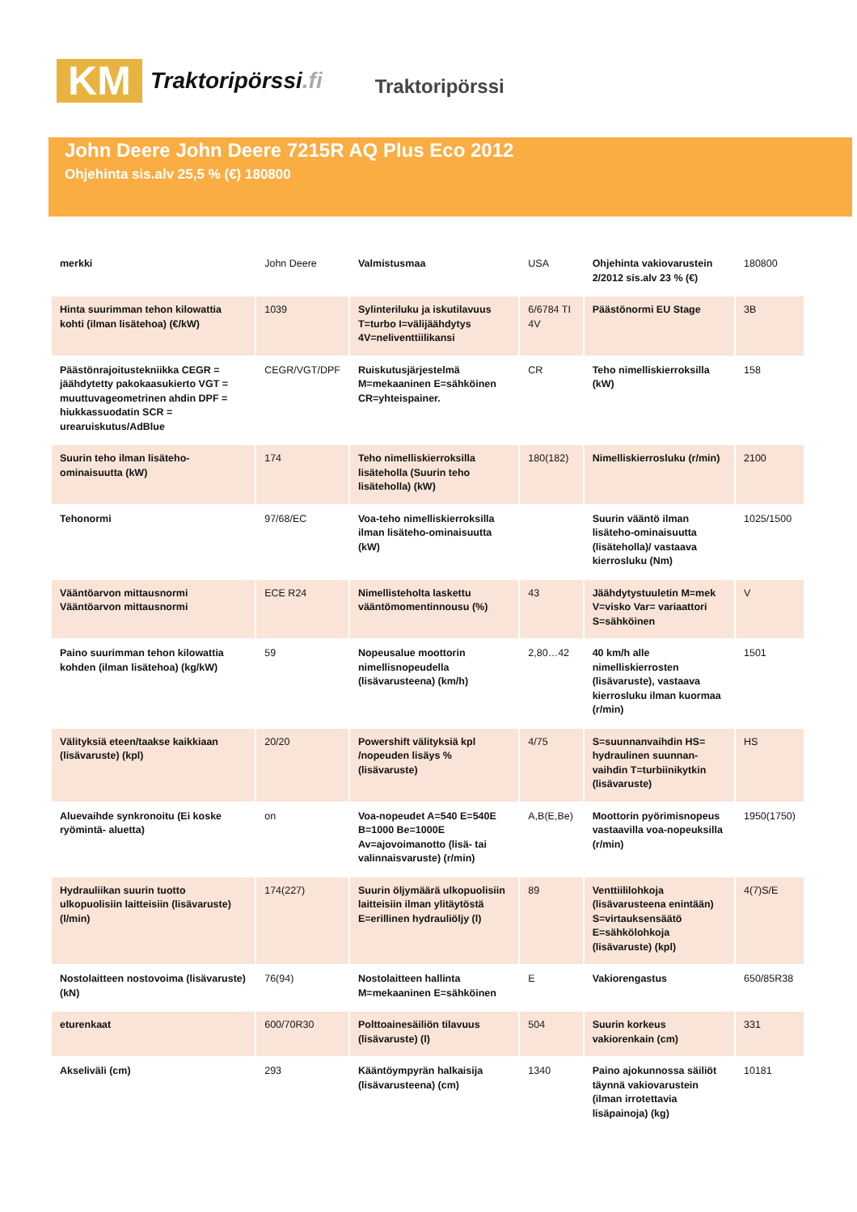KM
Traktoripörssi.fi
Traktoripörssi
John Deere John Deere 7215R AQ Plus Eco 2012
Ohjehinta sis.alv 25,5 % (€) 180800
| merkki | John Deere | Valmistusmaa | USA | Ohjehinta vakiovarustein 2/2012 sis.alv 23 % (€) | 180800 |
| Hinta suurimman tehon kilowattia kohti (ilman lisätehoa) (€/kW) | 1039 | Sylinteriluku ja iskutilavuus T=turbo I=välijäähdytys 4V=neliventtiilikansi | 6/6784 TI 4V | Päästönormi EU Stage | 3B |
| Päästönrajoitustekniikka CEGR = jäähdytetty pakokaasukierto VGT = muuttuvageometrinen ahdin DPF = hiukkassuodatin SCR = urearuiskutus/AdBlue | CEGR/VGT/DPF | Ruiskutusjärjestelmä M=mekaaninen E=sähköinen CR=yhteispainer. | CR | Teho nimelliskierroksilla (kW) | 158 |
| Suurin teho ilman lisäteho-ominaisuutta (kW) | 174 | Teho nimelliskierroksilla lisäteholla (Suurin teho lisäteholla) (kW) | 180(182) | Nimelliskierrosluku (r/min) | 2100 |
| Tehonormi | 97/68/EC | Voa-teho nimelliskierroksilla ilman lisäteho-ominaisuutta (kW) | | Suurin vääntö ilman lisäteho-ominaisuutta (lisäteholla)/ vastaava kierrosluku (Nm) | 1025/1500 |
| Vääntöarvon mittausnormi Vääntöarvon mittausnormi | ECE R24 | Nimellisteholta laskettu vääntömomentinnousu (%) | 43 | Jäähdytystuuletin M=mek V=visko Var= variaattori S=sähköinen | V |
| Paino suurimman tehon kilowattia kohden (ilman lisätehoa) (kg/kW) | 59 | Nopeusalue moottorin nimellisnopeudella (lisävarusteena) (km/h) | 2,80…42 | 40 km/h alle nimelliskierrosten (lisävaruste), vastaava kierrosluku ilman kuormaa (r/min) | 1501 |
| Välityksiä eteen/taakse kaikkiaan (lisävaruste) (kpl) | 20/20 | Powershift välityksiä kpl /nopeuden lisäys % (lisävaruste) | 4/75 | S=suunnanvaihdin HS= hydraulinen suunnan-vaihdin T=turbiinikytkin (lisävaruste) | HS |
| Aluevaihde synkronoitu (Ei koske ryömintä- aluetta) | on | Voa-nopeudet A=540 E=540E B=1000 Be=1000E Av=ajovoimanotto (lisä- tai valinnaisvaruste) (r/min) | A,B(E,Be) | Moottorin pyörimisnopeus vastaavilla voa-nopeuksilla (r/min) | 1950(1750) |
| Hydrauliikan suurin tuotto ulkopuolisiin laitteisiin (lisävaruste) (l/min) | 174(227) | Suurin öljymäärä ulkopuolisiin laitteisiin ilman ylitäytöstä E=erillinen hydrauliöljy (l) | 89 | Venttiililohkoja (lisävarusteena enintään) S=virtauksensäätö E=sähkölohkoja (lisävaruste) (kpl) | 4(7)S/E |
| Nostolaitteen nostovoima (lisävaruste) (kN) | 76(94) | Nostolaitteen hallinta M=mekaaninen E=sähköinen | E | Vakiorengastus | 650/85R38 |
| eturenkaat | 600/70R30 | Polttoainesäiliön tilavuus (lisävaruste) (l) | 504 | Suurin korkeus vakiorenkain (cm) | 331 |
| Akseliväli (cm) | 293 | Kääntöympyrän halkaisija (lisävarusteena) (cm) | 1340 | Paino ajokunnossa säiliöt täynnä vakiovarustein (ilman irrotettavia lisäpainoja) (kg) | 10181 |